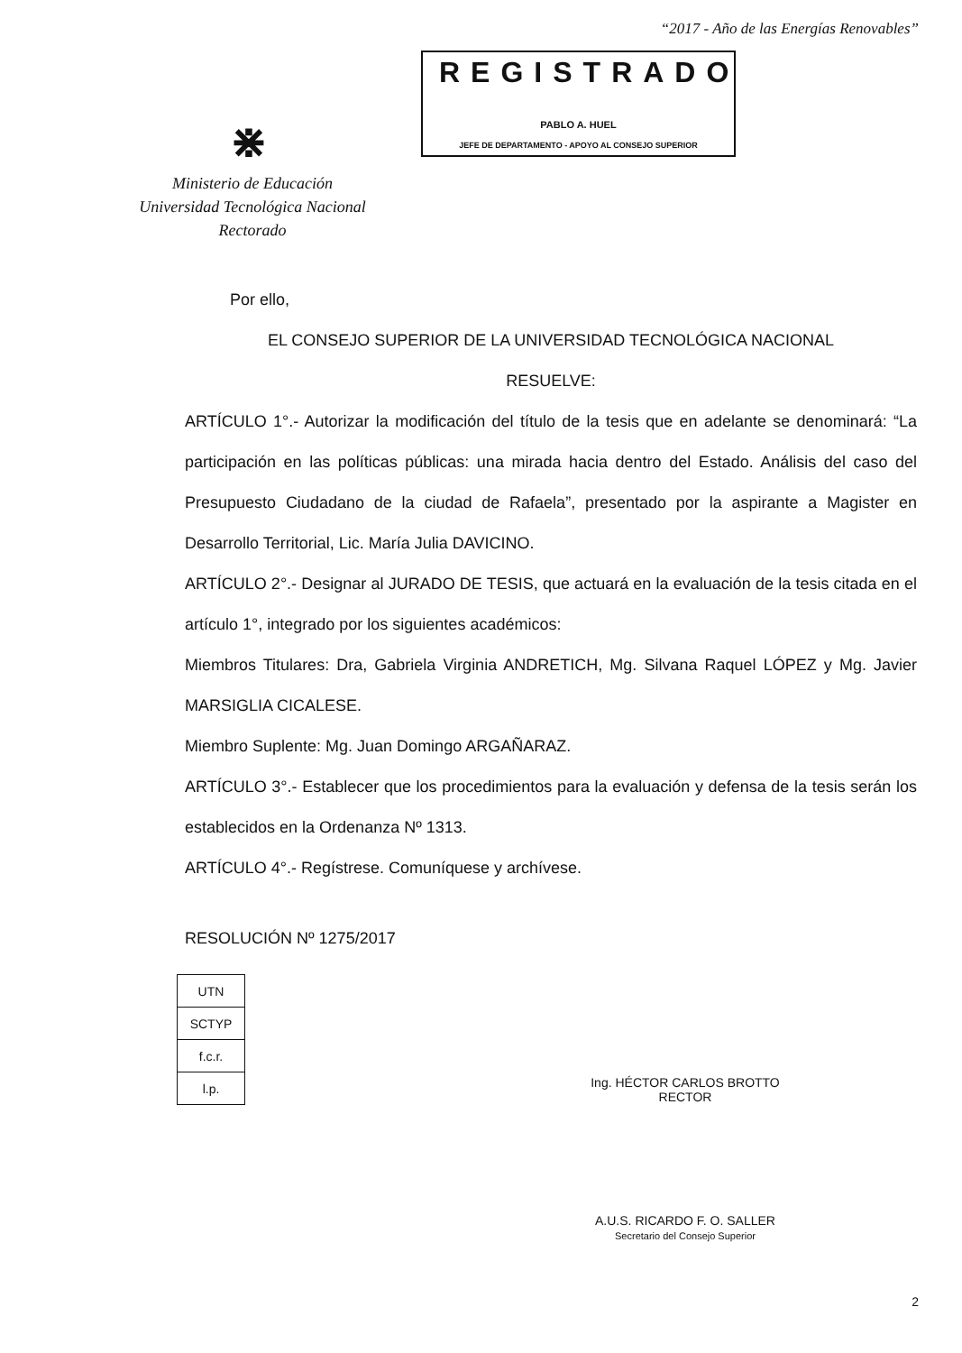“2017 - Año de las Energías Renovables”
REGISTRADO
PABLO A. HUEL
JEFE DE DEPARTAMENTO - APOYO AL CONSEJO SUPERIOR
⋇
Ministerio de Educación
Universidad Tecnológica Nacional
Rectorado
Por ello,
EL CONSEJO SUPERIOR DE LA UNIVERSIDAD TECNOLÓGICA NACIONAL
RESUELVE:
ARTÍCULO 1°.- Autorizar la modificación del título de la tesis que en adelante se denominará: “La participación en las políticas públicas: una mirada hacia dentro del Estado. Análisis del caso del Presupuesto Ciudadano de la ciudad de Rafaela”, presentado por la aspirante a Magister en Desarrollo Territorial, Lic. María Julia DAVICINO.
ARTÍCULO 2°.- Designar al JURADO DE TESIS, que actuará en la evaluación de la tesis citada en el artículo 1°, integrado por los siguientes académicos:
Miembros Titulares: Dra, Gabriela Virginia ANDRETICH, Mg. Silvana Raquel LÓPEZ y Mg. Javier MARSIGLIA CICALESE.
Miembro Suplente: Mg. Juan Domingo ARGAÑARAZ.
ARTÍCULO 3°.- Establecer que los procedimientos para la evaluación y defensa de la tesis serán los establecidos en la Ordenanza Nº 1313.
ARTÍCULO 4°.- Regístrese. Comuníquese y archívese.
RESOLUCIÓN Nº 1275/2017
| UTN |
| SCTYP |
| f.c.r. |
| l.p. |
Ing. HÉCTOR CARLOS BROTTO
RECTOR
A.U.S. RICARDO F. O. SALLER
Secretario del Consejo Superior
2